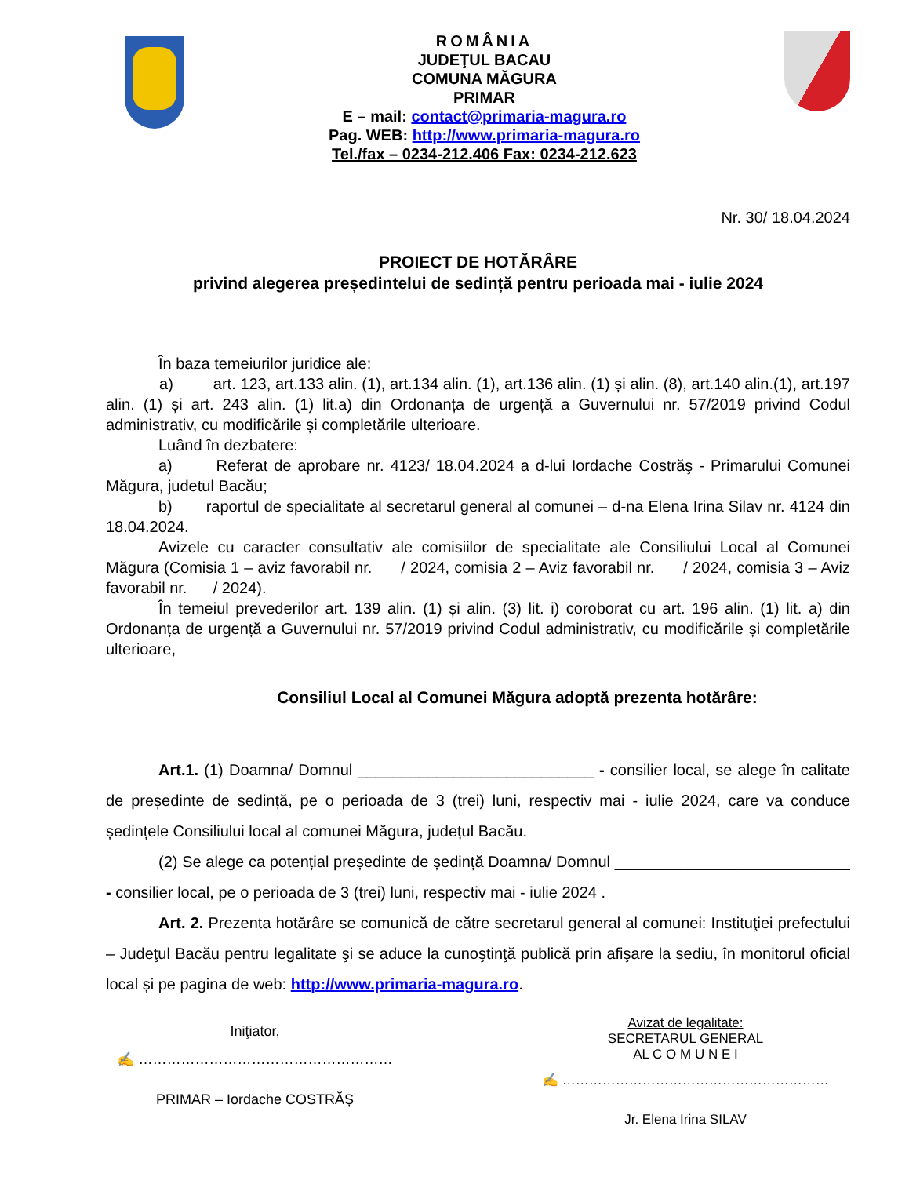ROMÂNIA
JUDEŢUL BACAU
COMUNA MĂGURA
PRIMAR
E – mail: contact@primaria-magura.ro
Pag. WEB: http://www.primaria-magura.ro
Tel./fax – 0234-212.406 Fax: 0234-212.623
Nr. 30/ 18.04.2024
PROIECT DE HOTĂRÂRE
privind alegerea președintelui de sedință pentru perioada mai - iulie 2024
În baza temeiurilor juridice ale:
a) art. 123, art.133 alin. (1), art.134 alin. (1), art.136 alin. (1) și alin. (8), art.140 alin.(1), art.197 alin. (1) și art. 243 alin. (1) lit.a) din Ordonanța de urgență a Guvernului nr. 57/2019 privind Codul administrativ, cu modificările și completările ulterioare.
Luând în dezbatere:
a) Referat de aprobare nr. 4123/ 18.04.2024 a d-lui Iordache Costrăş - Primarului Comunei Măgura, judetul Bacău;
b) raportul de specialitate al secretarul general al comunei – d-na Elena Irina Silav nr. 4124 din 18.04.2024.
Avizele cu caracter consultativ ale comisiilor de specialitate ale Consiliului Local al Comunei Măgura (Comisia 1 – aviz favorabil nr. / 2024, comisia 2 – Aviz favorabil nr. / 2024, comisia 3 – Aviz favorabil nr. / 2024).
În temeiul prevederilor art. 139 alin. (1) și alin. (3) lit. i) coroborat cu art. 196 alin. (1) lit. a) din Ordonanța de urgență a Guvernului nr. 57/2019 privind Codul administrativ, cu modificările și completările ulterioare,
Consiliul Local al Comunei Măgura adoptă prezenta hotărâre:
Art.1. (1) Doamna/ Domnul ___________________________ - consilier local, se alege în calitate de președinte de sedință, pe o perioada de 3 (trei) luni, respectiv mai - iulie 2024, care va conduce ședințele Consiliului local al comunei Măgura, județul Bacău.
(2) Se alege ca potențial președinte de ședință Doamna/ Domnul ___________________________ - consilier local, pe o perioada de 3 (trei) luni, respectiv mai - iulie 2024 .
Art. 2. Prezenta hotărâre se comunică de către secretarul general al comunei: Instituţiei prefectului – Judeţul Bacău pentru legalitate şi se aduce la cunoştinţă publică prin afişare la sediu, în monitorul oficial local și pe pagina de web: http://www.primaria-magura.ro.
Iniţiator,
✍ ………………………………………………
PRIMAR – Iordache COSTRĂȘ
Avizat de legalitate:
SECRETARUL GENERAL
AL C O M U N E I
✍ ……………………………………………………
Jr. Elena Irina SILAV